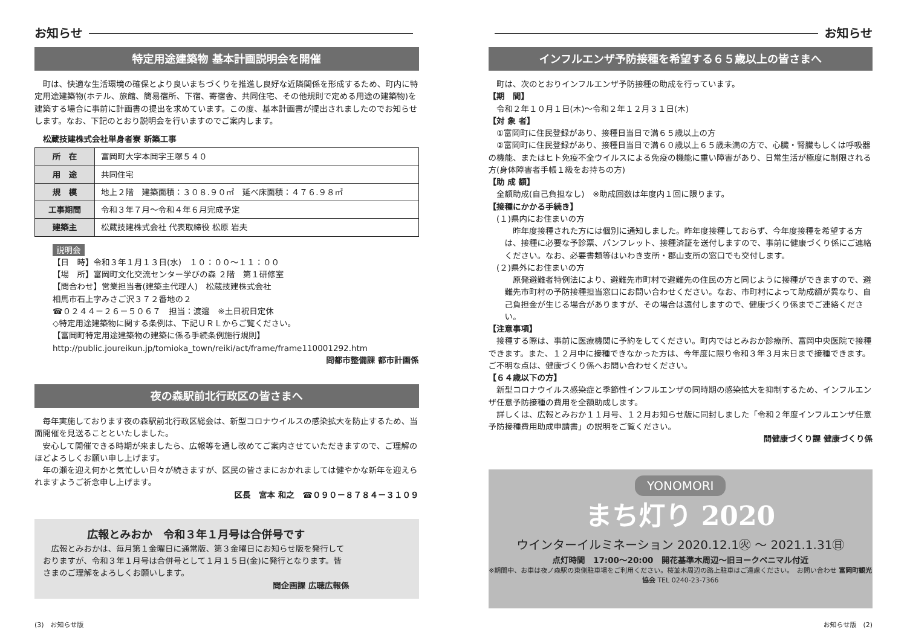お知らせ
特定用途建築物 基本計画説明会を開催
町は、快適な生活環境の確保とより良いまちづくりを推進し良好な近隣関係を形成するため、町内に特定用途建築物(ホテル、旅館、簡易宿所、下宿、寄宿舎、共同住宅、その他規則で定める用途の建築物)を建築する場合に事前に計画書の提出を求めています。この度、基本計画書が提出されましたのでお知らせします。なお、下記のとおり説明会を行いますのでご案内します。
松蔵技建株式会社単身者寮 新築工事
| 所 在 | 富岡町大字本岡字王塚５４０ |
| 用 途 | 共同住宅 |
| 規 模 | 地上２階 建築面積：３０８.９０㎡ 延べ床面積：４７６.９８㎡ |
| 工事期間 | 令和３年７月～令和４年６月完成予定 |
| 建築主 | 松蔵技建株式会社 代表取締役 松原 岩夫 |
説明会
【日　時】令和３年１月１３日(水)　１０：００～１１：００
【場　所】富岡町文化交流センター学びの森 ２階　第１研修室
【問合わせ】営業担当者(建築主代理人)　松蔵技建株式会社
相馬市石上字みさご沢３７２番地の２
☎０２４４－２６－５０６７　担当：渡邉　※土日祝日定休
◇特定用途建築物に関する条例は、下記ＵＲＬからご覧ください。
【富岡町特定用途建築物の建築に係る手続条例施行規則】
http://public.joureikun.jp/tomioka_town/reiki/act/frame/frame110001292.htm
問都市整備課 都市計画係
夜の森駅前北行政区の皆さまへ
毎年実施しております夜の森駅前北行政区総会は、新型コロナウイルスの感染拡大を防止するため、当面開催を見送ることといたしました。
安心して開催できる時期が来ましたら、広報等を通し改めてご案内させていただきますので、ご理解のほどよろしくお願い申し上げます。
年の瀬を迎え何かと気忙しい日々が続きますが、区民の皆さまにおかれましては健やかな新年を迎えられますようご祈念申し上げます。
区長　宮本 和之　☎０９０－８７８４－３１０９
広報とみおか　令和３年１月号は合併号です
広報とみおかは、毎月第１金曜日に通常版、第３金曜日にお知らせ版を発行しておりますが、令和３年１月号は合併号として１月１５日(金)に発行となります。皆さまのご理解をよろしくお願いします。
問企画課 広聴広報係
お知らせ
インフルエンザ予防接種を希望する６５歳以上の皆さまへ
町は、次のとおりインフルエンザ予防接種の助成を行っています。
【期　間】
令和２年１０月１日(木)～令和２年１２月３１日(木)
【対 象 者】
①富岡町に住民登録があり、接種日当日で満６５歳以上の方
②富岡町に住民登録があり、接種日当日で満６０歳以上６５歳未満の方で、心臓・腎臓もしくは呼吸器の機能、またはヒト免疫不全ウイルスによる免疫の機能に重い障害があり、日常生活が極度に制限される方(身体障害者手帳１級をお持ちの方)
【助 成 額】
全額助成(自己負担なし)　※助成回数は年度内１回に限ります。
【接種にかかる手続き】
(１)県内にお住まいの方
昨年度接種された方には個別に通知しました。昨年度接種しておらず、今年度接種を希望する方は、接種に必要な予診票、パンフレット、接種済証を送付しますので、事前に健康づくり係にご連絡ください。なお、必要書類等はいわき支所・郡山支所の窓口でも交付します。
(２)県外にお住まいの方
原発避難者特例法により、避難先市町村で避難先の住民の方と同じように接種ができますので、避難先市町村の予防接種担当窓口にお問い合わせください。なお、市町村によって助成額が異なり、自己負担金が生じる場合がありますが、その場合は還付しますので、健康づくり係までご連絡ください。
【注意事項】
接種する際は、事前に医療機関に予約をしてください。町内ではとみおか診療所、富岡中央医院で接種できます。また、１２月中に接種できなかった方は、今年度に限り令和３年３月末日まで接種できます。ご不明な点は、健康づくり係へお問い合わせください。
【６４歳以下の方】
新型コロナウイルス感染症と季節性インフルエンザの同時期の感染拡大を抑制するため、インフルエンザ任意予防接種の費用を全額助成します。
詳しくは、広報とみおか１１月号、１２月お知らせ版に同封しました「令和２年度インフルエンザ任意予防接種費用助成申請書」の説明をご覧ください。
問健康づくり課 健康づくり係
YONOMORI
まち灯り 2020
ウインターイルミネーション 2020.12.1㊋ ～ 2021.1.31㊐
点灯時間　17:00～20:00　開花基準木周辺～旧ヨークベニマル付近
※期間中、お車は夜ノ森駅の東側駐車場をご利用ください。桜並木周辺の路上駐車はご遠慮ください。　お問い合わせ 富岡町観光協会 TEL 0240-23-7366
(3)　お知らせ版 お知らせ版　(2)